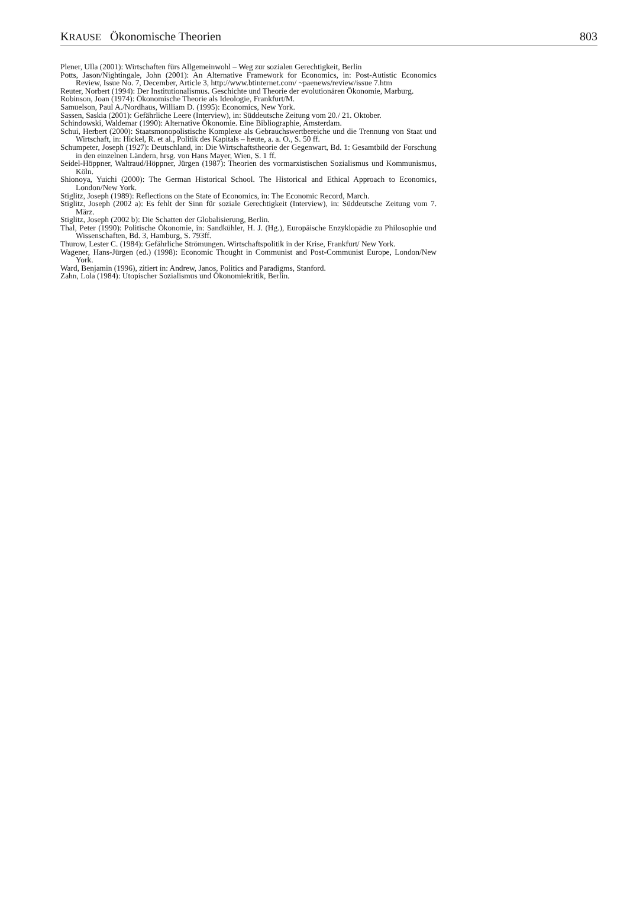KRAUSE Ökonomische Theorien 803
Plener, Ulla (2001): Wirtschaften fürs Allgemeinwohl – Weg zur sozialen Gerechtigkeit, Berlin
Potts, Jason/Nightingale, John (2001): An Alternative Framework for Economics, in: Post-Autistic Economics Review, Issue No. 7, December, Article 3, http://www.btinternet.com/ ~paenews/review/issue 7.htm
Reuter, Norbert (1994): Der Institutionalismus. Geschichte und Theorie der evolutionären Ökonomie, Marburg.
Robinson, Joan (1974): Ökonomische Theorie als Ideologie, Frankfurt/M.
Samuelson, Paul A./Nordhaus, William D. (1995): Economics, New York.
Sassen, Saskia (2001): Gefährliche Leere (Interview), in: Süddeutsche Zeitung vom 20./ 21. Oktober.
Schindowski, Waldemar (1990): Alternative Ökonomie. Eine Bibliographie, Amsterdam.
Schui, Herbert (2000): Staatsmonopolistische Komplexe als Gebrauchswertbereiche und die Trennung von Staat und Wirtschaft, in: Hickel, R. et al., Politik des Kapitals – heute, a. a. O., S. 50 ff.
Schumpeter, Joseph (1927): Deutschland, in: Die Wirtschaftstheorie der Gegenwart, Bd. 1: Gesamtbild der Forschung in den einzelnen Ländern, hrsg. von Hans Mayer, Wien, S. 1 ff.
Seidel-Höppner, Waltraud/Höppner, Jürgen (1987): Theorien des vormarxistischen Sozialismus und Kommunismus, Köln.
Shionoya, Yuichi (2000): The German Historical School. The Historical and Ethical Approach to Economics, London/New York.
Stiglitz, Joseph (1989): Reflections on the State of Economics, in: The Economic Record, March.
Stiglitz, Joseph (2002 a): Es fehlt der Sinn für soziale Gerechtigkeit (Interview), in: Süddeutsche Zeitung vom 7. März.
Stiglitz, Joseph (2002 b): Die Schatten der Globalisierung, Berlin.
Thal, Peter (1990): Politische Ökonomie, in: Sandkühler, H. J. (Hg.), Europäische Enzyklopädie zu Philosophie und Wissenschaften, Bd. 3, Hamburg, S. 793ff.
Thurow, Lester C. (1984): Gefährliche Strömungen. Wirtschaftspolitik in der Krise, Frankfurt/ New York.
Wagener, Hans-Jürgen (ed.) (1998): Economic Thought in Communist and Post-Communist Europe, London/New York.
Ward, Benjamin (1996), zitiert in: Andrew, Janos, Politics and Paradigms, Stanford.
Zahn, Lola (1984): Utopischer Sozialismus und Ökonomiekritik, Berlin.